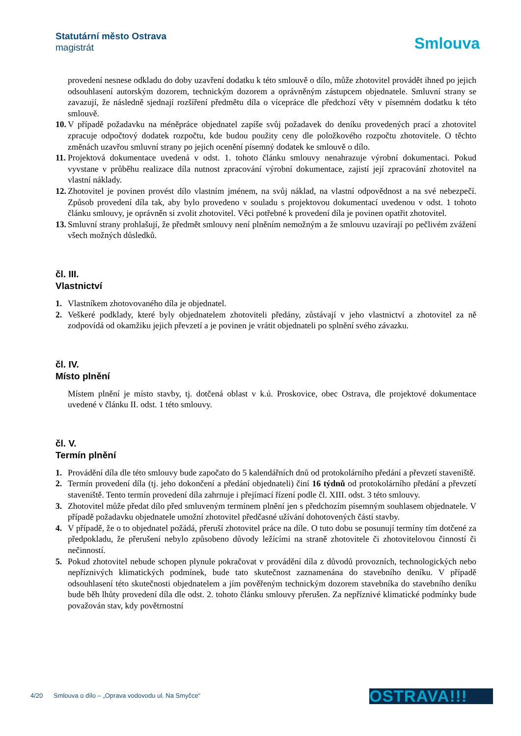Statutární město Ostrava
magistrát
Smlouva
provedení nesnese odkladu do doby uzavření dodatku k této smlouvě o dílo, může zhotovitel provádět ihned po jejich odsouhlasení autorským dozorem, technickým dozorem a oprávněným zástupcem objednatele. Smluvní strany se zavazují, že následně sjednají rozšíření předmětu díla o vícepráce dle předchozí věty v písemném dodatku k této smlouvě.
10. V případě požadavku na méněpráce objednatel zapíše svůj požadavek do deníku provedených prací a zhotovitel zpracuje odpočtový dodatek rozpočtu, kde budou použity ceny dle položkového rozpočtu zhotovitele. O těchto změnách uzavřou smluvní strany po jejich ocenění písemný dodatek ke smlouvě o dílo.
11. Projektová dokumentace uvedená v odst. 1. tohoto článku smlouvy nenahrazuje výrobní dokumentaci. Pokud vyvstane v průběhu realizace díla nutnost zpracování výrobní dokumentace, zajistí její zpracování zhotovitel na vlastní náklady.
12. Zhotovitel je povinen provést dílo vlastním jménem, na svůj náklad, na vlastní odpovědnost a na své nebezpečí. Způsob provedení díla tak, aby bylo provedeno v souladu s projektovou dokumentací uvedenou v odst. 1 tohoto článku smlouvy, je oprávněn si zvolit zhotovitel. Věci potřebné k provedení díla je povinen opatřit zhotovitel.
13. Smluvní strany prohlašují, že předmět smlouvy není plněním nemožným a že smlouvu uzavírají po pečlivém zvážení všech možných důsledků.
čl. III.
Vlastnictví
1. Vlastníkem zhotovovaného díla je objednatel.
2. Veškeré podklady, které byly objednatelem zhotoviteli předány, zůstávají v jeho vlastnictví a zhotovitel za ně zodpovídá od okamžiku jejich převzetí a je povinen je vrátit objednateli po splnění svého závazku.
čl. IV.
Místo plnění
Místem plnění je místo stavby, tj. dotčená oblast v k.ú. Proskovice, obec Ostrava, dle projektové dokumentace uvedené v článku II. odst. 1 této smlouvy.
čl. V.
Termín plnění
1. Provádění díla dle této smlouvy bude započato do 5 kalendářních dnů od protokolárního předání a převzetí staveniště.
2. Termín provedení díla (tj. jeho dokončení a předání objednateli) činí 16 týdnů od protokolárního předání a převzetí staveniště. Tento termín provedení díla zahrnuje i přejímací řízení podle čl. XIII. odst. 3 této smlouvy.
3. Zhotovitel může předat dílo před smluveným termínem plnění jen s předchozím písemným souhlasem objednatele. V případě požadavku objednatele umožní zhotovitel předčasné užívání dohotovených částí stavby.
4. V případě, že o to objednatel požádá, přeruší zhotovitel práce na díle. O tuto dobu se posunují termíny tím dotčené za předpokladu, že přerušení nebylo způsobeno důvody ležícími na straně zhotovitele či zhotovitelovou činností či nečinností.
5. Pokud zhotovitel nebude schopen plynule pokračovat v provádění díla z důvodů provozních, technologických nebo nepříznivých klimatických podmínek, bude tato skutečnost zaznamenána do stavebního deníku. V případě odsouhlasení této skutečnosti objednatelem a jím pověřeným technickým dozorem stavebníka do stavebního deníku bude běh lhůty provedení díla dle odst. 2. tohoto článku smlouvy přerušen. Za nepříznivé klimatické podmínky bude považován stav, kdy povětrnostní
4/20 Smlouva o dílo – „Oprava vodovodu ul. Na Smyčce“
OSTRAVA!!!